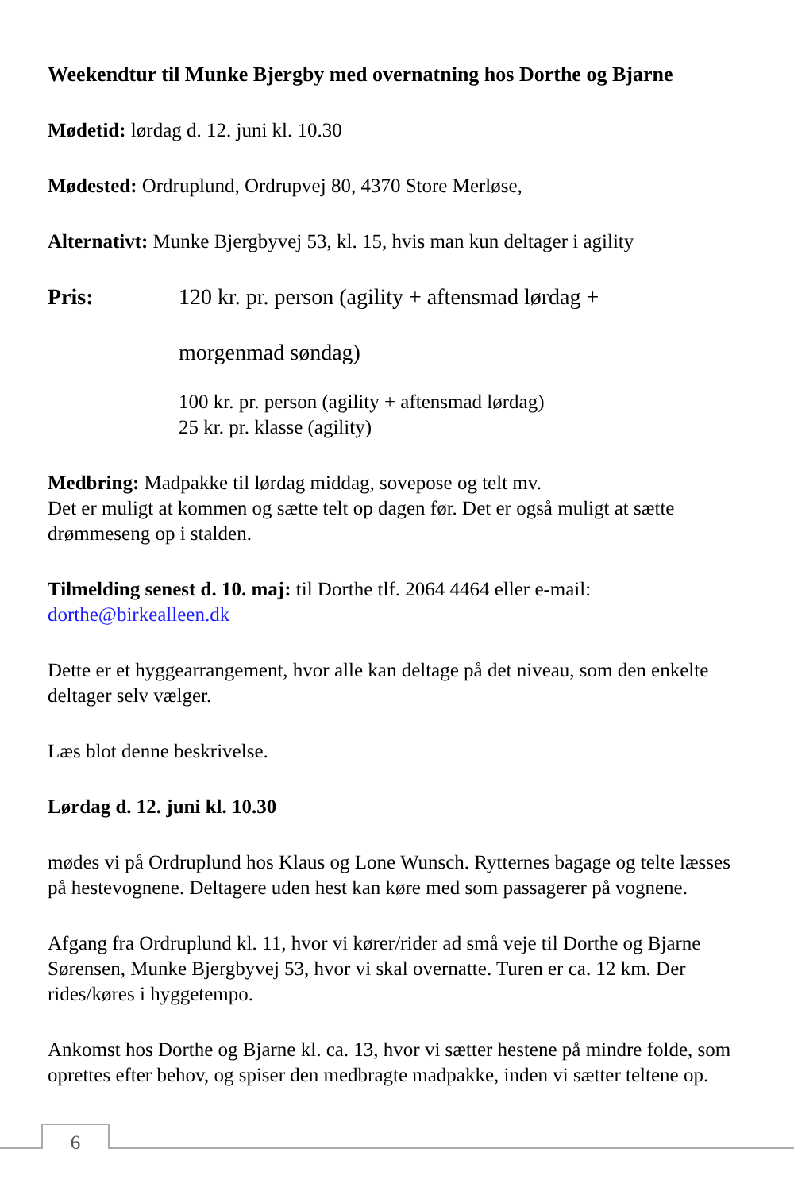Weekendtur til Munke Bjergby med overnatning hos Dorthe og Bjarne
Mødetid: lørdag d. 12. juni kl. 10.30
Mødested: Ordruplund, Ordrupvej 80, 4370 Store Merløse,
Alternativt: Munke Bjergbyvej 53, kl. 15, hvis man kun deltager i agility
Pris: 120 kr. pr. person (agility + aftensmad lørdag +
morgenmad søndag)
100 kr. pr. person (agility + aftensmad lørdag)
25 kr. pr. klasse (agility)
Medbring: Madpakke til lørdag middag, sovepose og telt mv.
Det er muligt at kommen og sætte telt op dagen før. Det er også muligt at sætte drømmeseng op i stalden.
Tilmelding senest d. 10. maj: til Dorthe tlf. 2064 4464 eller e-mail:
dorthe@birkealleen.dk
Dette er et hyggearrangement, hvor alle kan deltage på det niveau, som den enkelte deltager selv vælger.
Læs blot denne beskrivelse.
Lørdag d. 12. juni kl. 10.30
mødes vi på Ordruplund hos Klaus og Lone Wunsch. Rytternes bagage og telte læsses på hestevognene. Deltagere uden hest kan køre med som passagerer på vognene.
Afgang fra Ordruplund kl. 11, hvor vi kører/rider ad små veje til Dorthe og Bjarne Sørensen, Munke Bjergbyvej 53, hvor vi skal overnatte. Turen er ca. 12 km. Der rides/køres i hyggetempo.
Ankomst hos Dorthe og Bjarne kl. ca. 13, hvor vi sætter hestene på mindre folde, som oprettes efter behov, og spiser den medbragte madpakke, inden vi sætter teltene op.
6